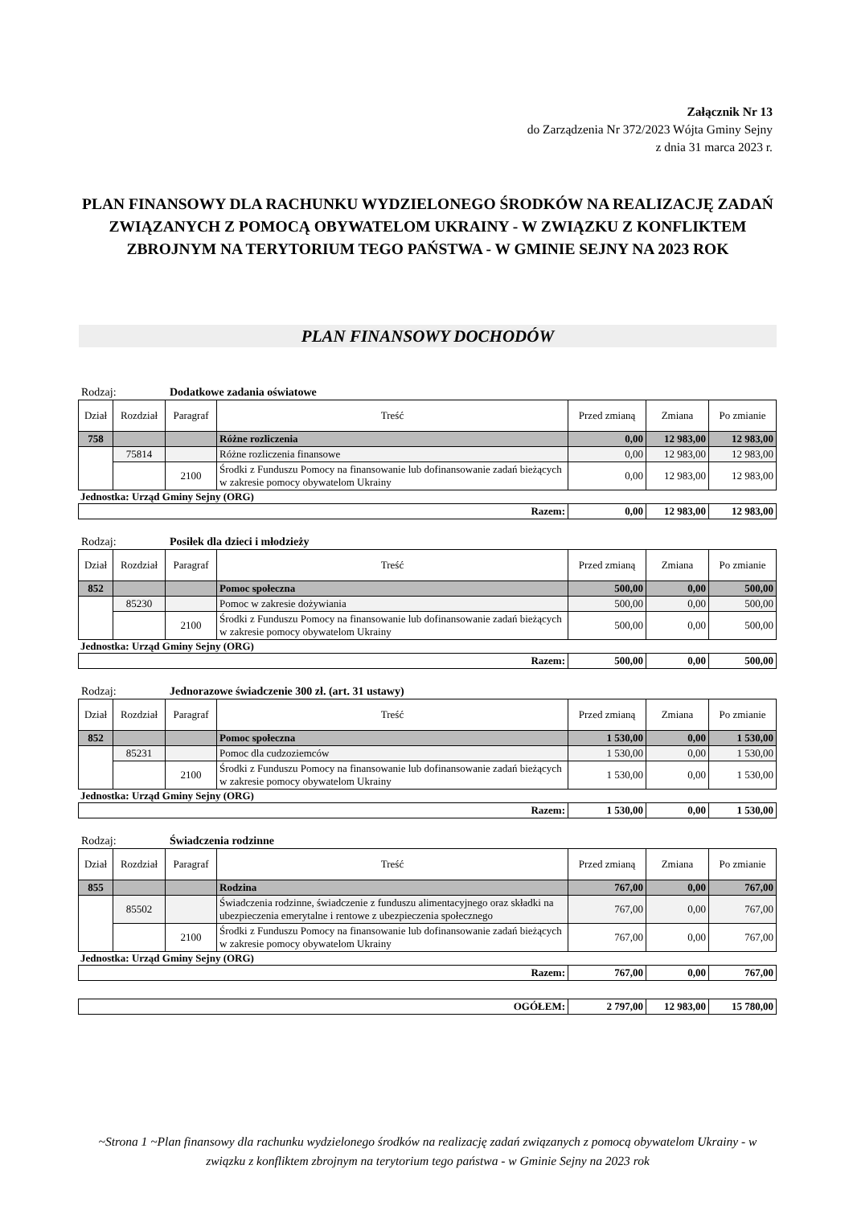Załącznik Nr 13
do Zarządzenia Nr 372/2023 Wójta Gminy Sejny
z dnia 31 marca 2023 r.
PLAN FINANSOWY DLA RACHUNKU WYDZIELONEGO ŚRODKÓW NA REALIZACJĘ ZADAŃ ZWIĄZANYCH Z POMOCĄ OBYWATELOM UKRAINY - W ZWIĄZKU Z KONFLIKTEM ZBROJNYM NA TERYTORIUM TEGO PAŃSTWA - W GMINIE SEJNY NA 2023 ROK
PLAN FINANSOWY DOCHODÓW
Rodzaj: Dodatkowe zadania oświatowe
| Dział | Rozdział | Paragraf | Treść | Przed zmianą | Zmiana | Po zmianie |
| --- | --- | --- | --- | --- | --- | --- |
| 758 | | | Różne rozliczenia | 0,00 | 12 983,00 | 12 983,00 |
| | 75814 | | Różne rozliczenia finansowe | 0,00 | 12 983,00 | 12 983,00 |
| | | 2100 | Środki z Funduszu Pomocy na finansowanie lub dofinansowanie zadań bieżących w zakresie pomocy obywatelom Ukrainy | 0,00 | 12 983,00 | 12 983,00 |
Jednostka: Urząd Gminy Sejny (ORG)
| Razem: | 0,00 | 12 983,00 | 12 983,00 |
Rodzaj: Posiłek dla dzieci i młodzieży
| Dział | Rozdział | Paragraf | Treść | Przed zmianą | Zmiana | Po zmianie |
| --- | --- | --- | --- | --- | --- | --- |
| 852 | | | Pomoc społeczna | 500,00 | 0,00 | 500,00 |
| | 85230 | | Pomoc w zakresie dożywiania | 500,00 | 0,00 | 500,00 |
| | | 2100 | Środki z Funduszu Pomocy na finansowanie lub dofinansowanie zadań bieżących w zakresie pomocy obywatelom Ukrainy | 500,00 | 0,00 | 500,00 |
Jednostka: Urząd Gminy Sejny (ORG)
| Razem: | 500,00 | 0,00 | 500,00 |
Rodzaj: Jednorazowe świadczenie 300 zł. (art. 31 ustawy)
| Dział | Rozdział | Paragraf | Treść | Przed zmianą | Zmiana | Po zmianie |
| --- | --- | --- | --- | --- | --- | --- |
| 852 | | | Pomoc społeczna | 1 530,00 | 0,00 | 1 530,00 |
| | 85231 | | Pomoc dla cudzoziemców | 1 530,00 | 0,00 | 1 530,00 |
| | | 2100 | Środki z Funduszu Pomocy na finansowanie lub dofinansowanie zadań bieżących w zakresie pomocy obywatelom Ukrainy | 1 530,00 | 0,00 | 1 530,00 |
Jednostka: Urząd Gminy Sejny (ORG)
| Razem: | 1 530,00 | 0,00 | 1 530,00 |
Rodzaj: Świadczenia rodzinne
| Dział | Rozdział | Paragraf | Treść | Przed zmianą | Zmiana | Po zmianie |
| --- | --- | --- | --- | --- | --- | --- |
| 855 | | | Rodzina | 767,00 | 0,00 | 767,00 |
| | 85502 | | Świadczenia rodzinne, świadczenie z funduszu alimentacyjnego oraz składki na ubezpieczenia emerytalne i rentowe z ubezpieczenia społecznego | 767,00 | 0,00 | 767,00 |
| | | 2100 | Środki z Funduszu Pomocy na finansowanie lub dofinansowanie zadań bieżących w zakresie pomocy obywatelom Ukrainy | 767,00 | 0,00 | 767,00 |
Jednostka: Urząd Gminy Sejny (ORG)
| Razem: | 767,00 | 0,00 | 767,00 |
| OGÓŁEM: | 2 797,00 | 12 983,00 | 15 780,00 |
~Strona 1 ~Plan finansowy dla rachunku wydzielonego środków na realizację zadań związanych z pomocą obywatelom Ukrainy - w związku z konfliktem zbrojnym na terytorium tego państwa - w Gminie Sejny na 2023 rok